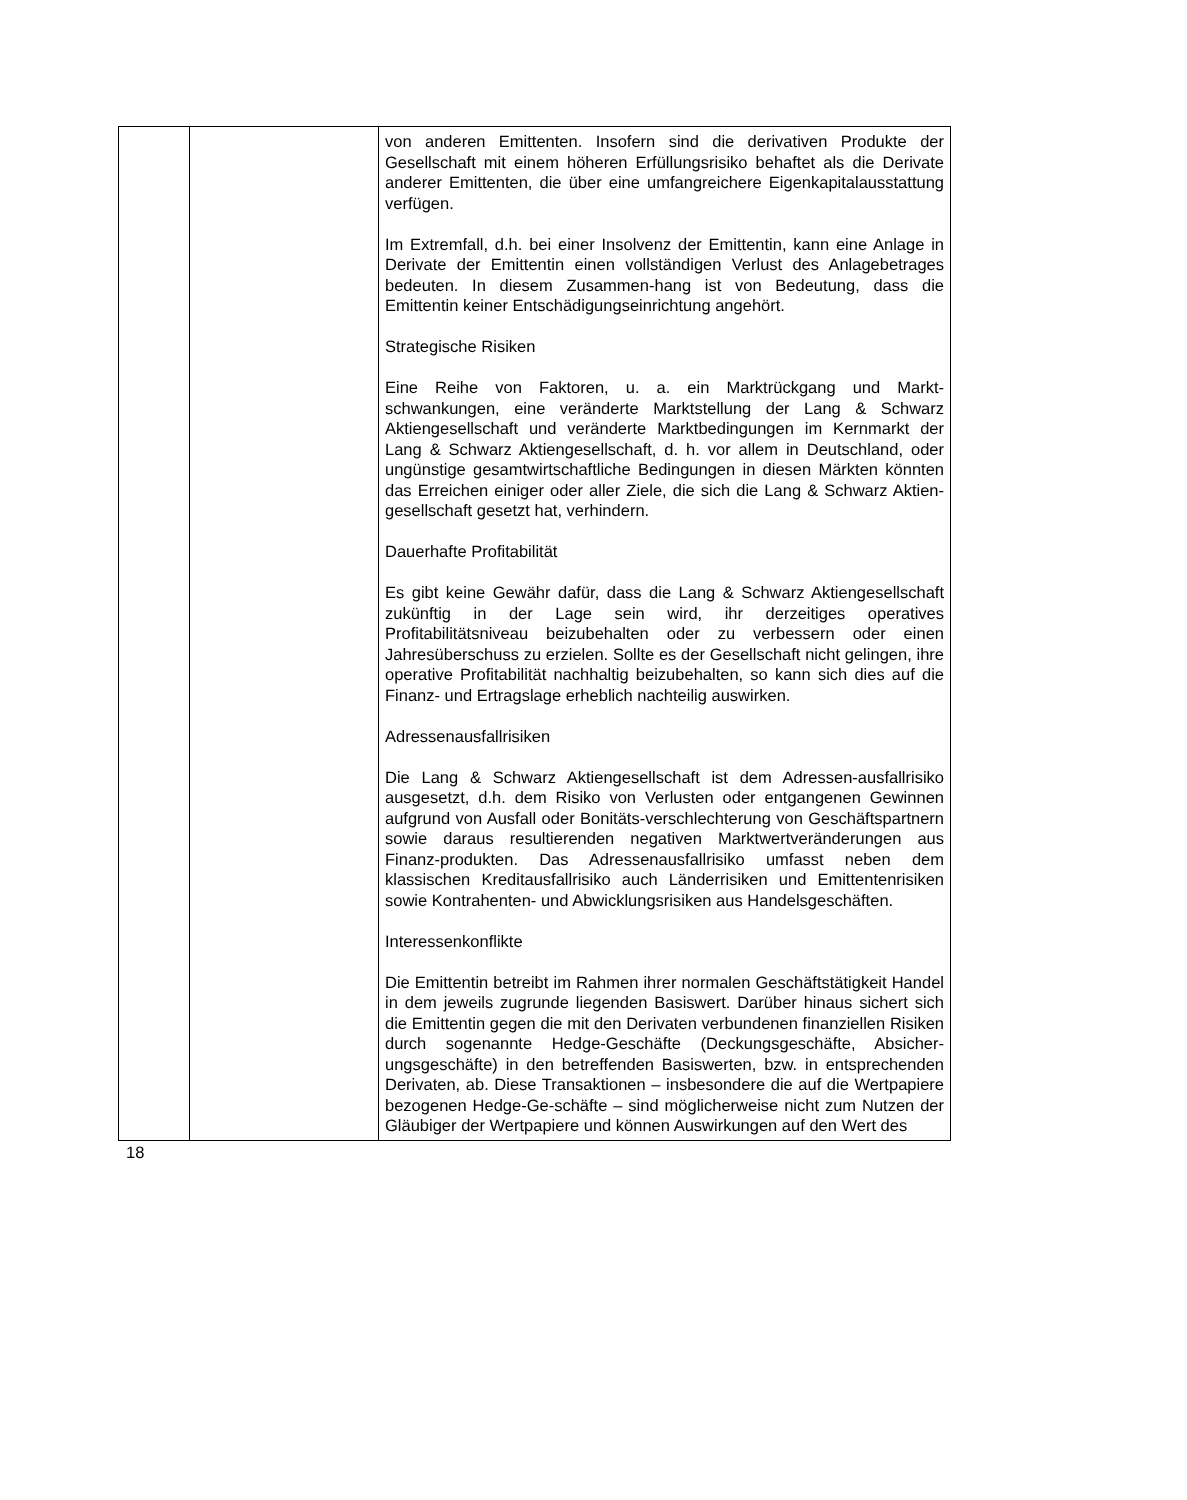| | | von anderen Emittenten. Insofern sind die derivativen Produkte der Gesellschaft mit einem höheren Erfüllungsrisiko behaftet als die Derivate anderer Emittenten, die über eine umfangreichere Eigenkapitalausstattung verfügen. Im Extremfall, d.h. bei einer Insolvenz der Emittentin, kann eine Anlage in Derivate der Emittentin einen vollständigen Verlust des Anlagebetrages bedeuten. In diesem Zusammen-hang ist von Bedeutung, dass die Emittentin keiner Entschädigungseinrichtung angehört. Strategische Risiken Eine Reihe von Faktoren, u. a. ein Marktrückgang und Markt-schwankungen, eine veränderte Marktstellung der Lang & Schwarz Aktiengesellschaft und veränderte Marktbedingungen im Kernmarkt der Lang & Schwarz Aktiengesellschaft, d. h. vor allem in Deutschland, oder ungünstige gesamtwirtschaftliche Bedingungen in diesen Märkten könnten das Erreichen einiger oder aller Ziele, die sich die Lang & Schwarz Aktien-gesellschaft gesetzt hat, verhindern. Dauerhafte Profitabilität Es gibt keine Gewähr dafür, dass die Lang & Schwarz Aktiengesellschaft zukünftig in der Lage sein wird, ihr derzeitiges operatives Profitabilitätsniveau beizubehalten oder zu verbessern oder einen Jahresüberschuss zu erzielen. Sollte es der Gesellschaft nicht gelingen, ihre operative Profitabilität nachhaltig beizubehalten, so kann sich dies auf die Finanz- und Ertragslage erheblich nachteilig auswirken. Adressenausfallrisiken Die Lang & Schwarz Aktiengesellschaft ist dem Adressen-ausfallrisiko ausgesetzt, d.h. dem Risiko von Verlusten oder entgangenen Gewinnen aufgrund von Ausfall oder Bonitäts-verschlechterung von Geschäftspartnern sowie daraus resultierenden negativen Marktwertveränderungen aus Finanz-produkten. Das Adressenausfallrisiko umfasst neben dem klassischen Kreditausfallrisiko auch Länderrisiken und Emittentenrisiken sowie Kontrahenten- und Abwicklungsrisiken aus Handelsgeschäften. Interessenkonflikte Die Emittentin betreibt im Rahmen ihrer normalen Geschäftstätigkeit Handel in dem jeweils zugrunde liegenden Basiswert. Darüber hinaus sichert sich die Emittentin gegen die mit den Derivaten verbundenen finanziellen Risiken durch sogenannte Hedge-Geschäfte (Deckungsgeschäfte, Absicher-ungsgeschäfte) in den betreffenden Basiswerten, bzw. in entsprechenden Derivaten, ab. Diese Transaktionen – insbesondere die auf die Wertpapiere bezogenen Hedge-Ge-schäfte – sind möglicherweise nicht zum Nutzen der Gläubiger der Wertpapiere und können Auswirkungen auf den Wert des |
18